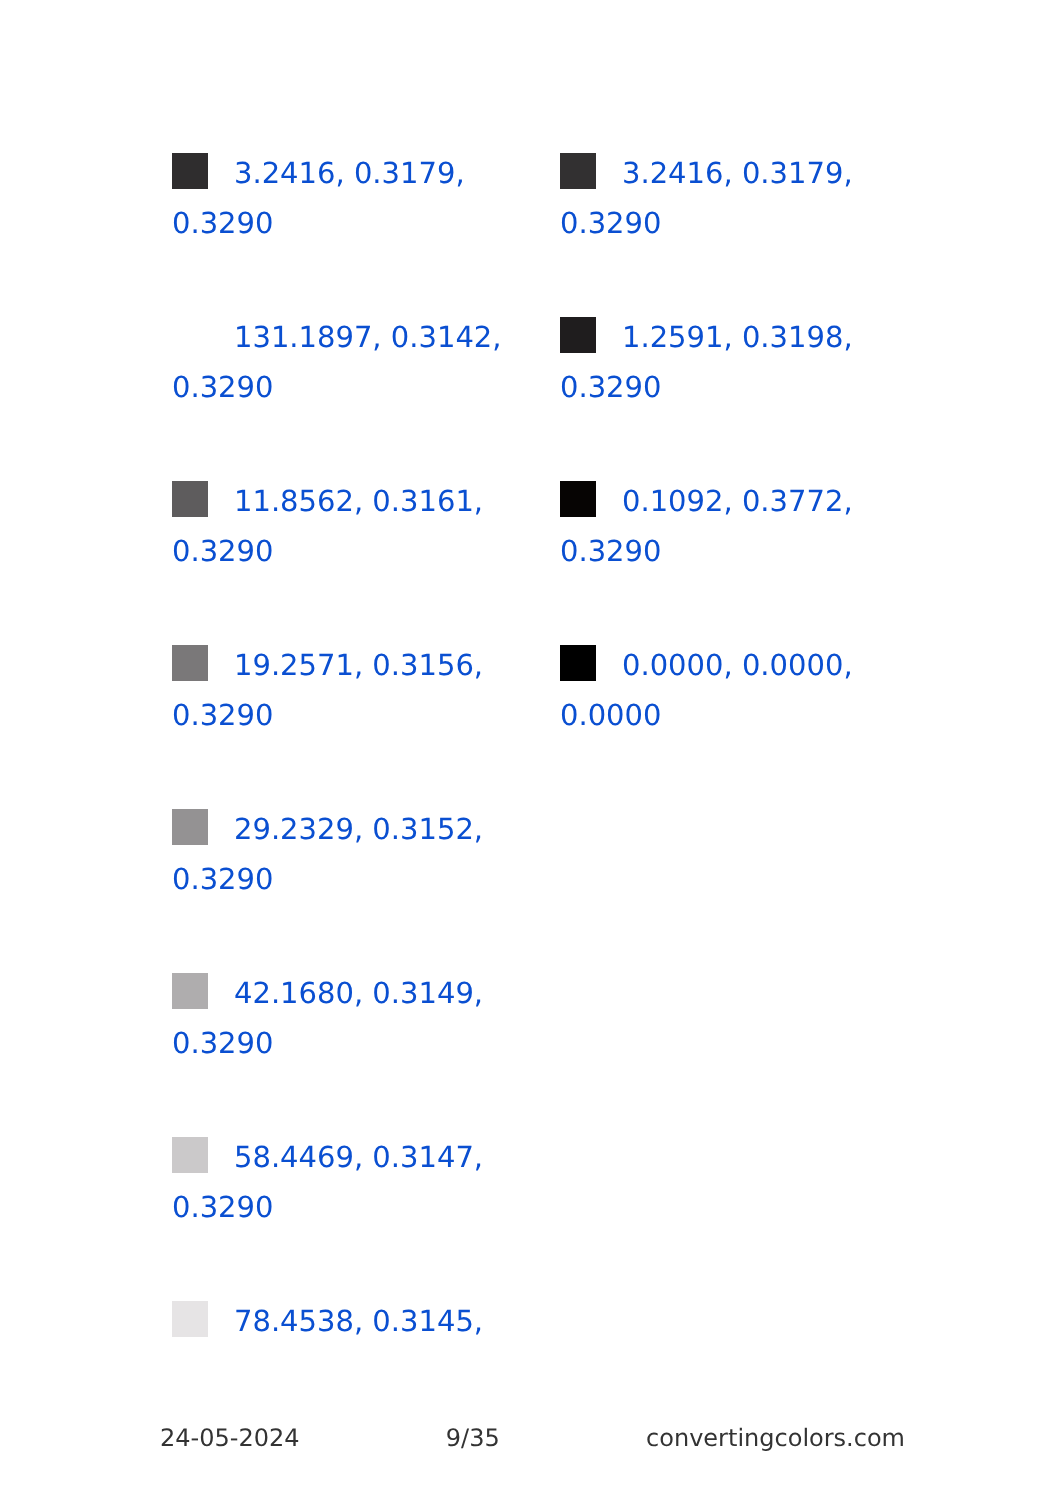3.2416, 0.3179,
0.3290
3.2416, 0.3179,
0.3290
131.1897, 0.3142,
0.3290
1.2591, 0.3198,
0.3290
11.8562, 0.3161,
0.3290
0.1092, 0.3772,
0.3290
19.2571, 0.3156,
0.3290
0.0000, 0.0000,
0.0000
29.2329, 0.3152,
0.3290
42.1680, 0.3149,
0.3290
58.4469, 0.3147,
0.3290
78.4538, 0.3145,
24-05-2024 9/35 convertingcolors.com